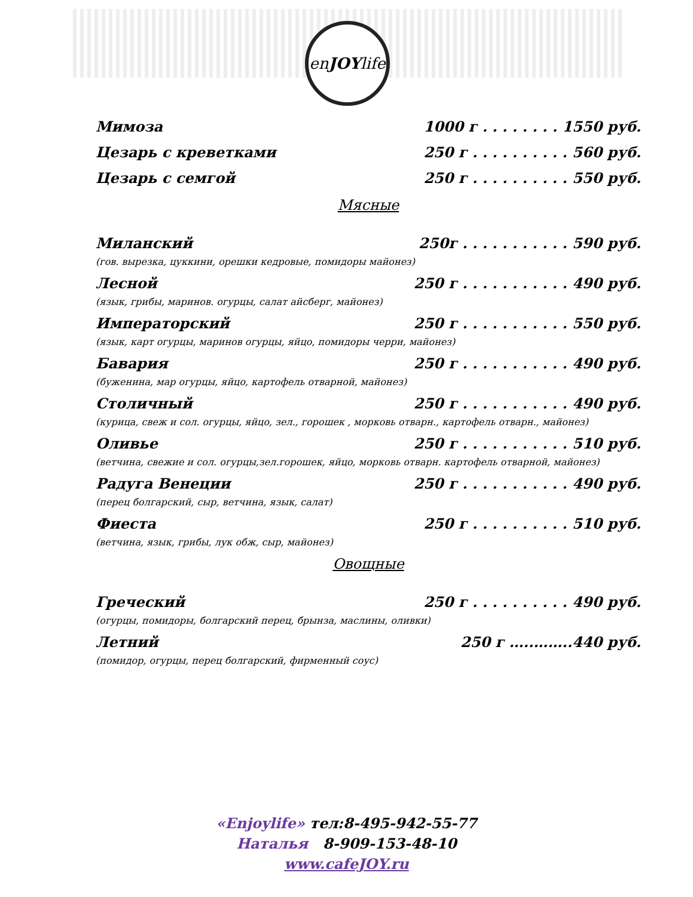enJOYlife
Мимоза 1000 г . . . . . . . . 1550 руб.
Цезарь с креветками 250 г . . . . . . . . . . 560 руб.
Цезарь с семгой 250 г . . . . . . . . . . 550 руб.
Мясные
Миланский 250г . . . . . . . . . . . 590 руб.
(гов. вырезка, цуккини, орешки кедровые, помидоры майонез)
Лесной 250 г . . . . . . . . . . . 490 руб.
(язык, грибы, маринов. огурцы, салат айсберг, майонез)
Императорский 250 г . . . . . . . . . . . 550 руб.
(язык, карт огурцы, маринов огурцы, яйцо, помидоры черри, майонез)
Бавария 250 г . . . . . . . . . . . 490 руб.
(буженина, мар огурцы, яйцо, картофель отварной, майонез)
Столичный 250 г . . . . . . . . . . . 490 руб.
(курица, свеж и сол. огурцы, яйцо, зел., горошек , морковь отварн., картофель отварн., майонез)
Оливье 250 г . . . . . . . . . . . 510 руб.
(ветчина, свежие и сол. огурцы,зел.горошек, яйцо, морковь отварн. картофель отварной, майонез)
Радуга Венеции 250 г . . . . . . . . . . . 490 руб.
(перец болгарский, сыр, ветчина, язык, салат)
Фиеста 250 г . . . . . . . . . . 510 руб.
(ветчина, язык, грибы, лук обж, сыр, майонез)
Овощные
Греческий 250 г . . . . . . . . . . 490 руб.
(огурцы, помидоры, болгарский перец, брынза, маслины, оливки)
Летний 250 г …..……..440 руб.
(помидор, огурцы, перец болгарский, фирменный соус)
«Enjoylife» тел:8-495-942-55-77
Наталья 8-909-153-48-10
www.cafeJOY.ru